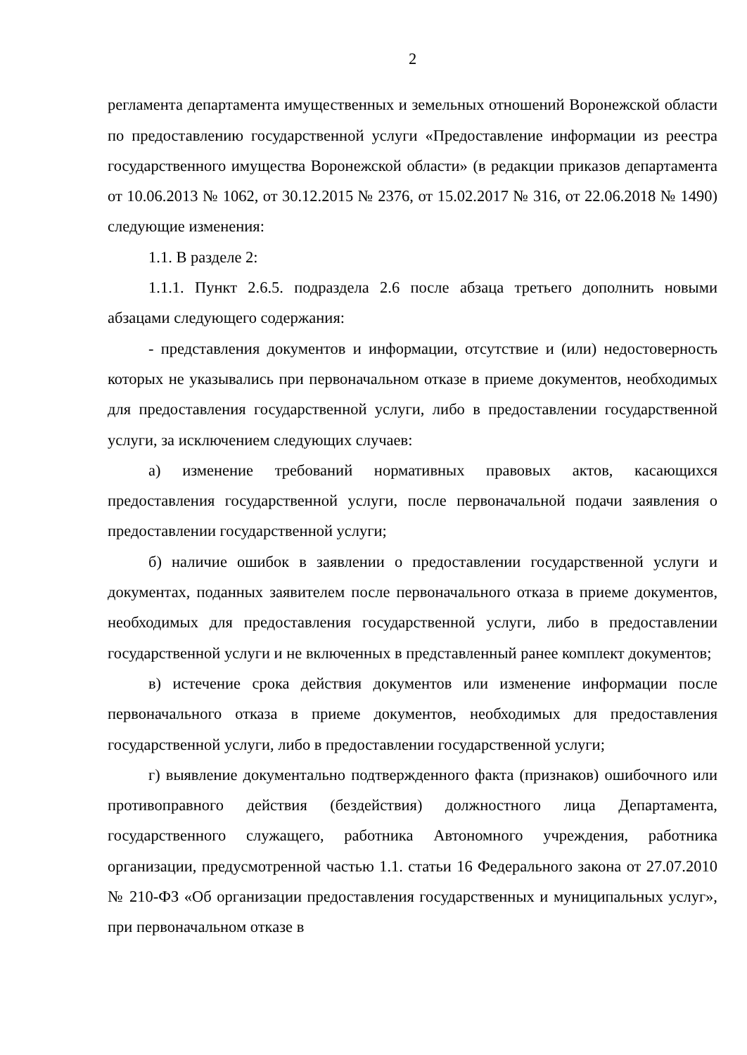2
регламента департамента имущественных и земельных отношений Воронежской области по предоставлению государственной услуги «Предоставление информации из реестра государственного имущества Воронежской области» (в редакции приказов департамента от 10.06.2013 № 1062, от 30.12.2015 № 2376, от 15.02.2017 № 316, от 22.06.2018 № 1490) следующие изменения:
1.1. В разделе 2:
1.1.1. Пункт 2.6.5. подраздела 2.6 после абзаца третьего дополнить новыми абзацами следующего содержания:
- представления документов и информации, отсутствие и (или) недостоверность которых не указывались при первоначальном отказе в приеме документов, необходимых для предоставления государственной услуги, либо в предоставлении государственной услуги, за исключением следующих случаев:
а) изменение требований нормативных правовых актов, касающихся предоставления государственной услуги, после первоначальной подачи заявления о предоставлении государственной услуги;
б) наличие ошибок в заявлении о предоставлении государственной услуги и документах, поданных заявителем после первоначального отказа в приеме документов, необходимых для предоставления государственной услуги, либо в предоставлении государственной услуги и не включенных в представленный ранее комплект документов;
в) истечение срока действия документов или изменение информации после первоначального отказа в приеме документов, необходимых для предоставления государственной услуги, либо в предоставлении государственной услуги;
г) выявление документально подтвержденного факта (признаков) ошибочного или противоправного действия (бездействия) должностного лица Департамента, государственного служащего, работника Автономного учреждения, работника организации, предусмотренной частью 1.1. статьи 16 Федерального закона от 27.07.2010 № 210-ФЗ «Об организации предоставления государственных и муниципальных услуг», при первоначальном отказе в